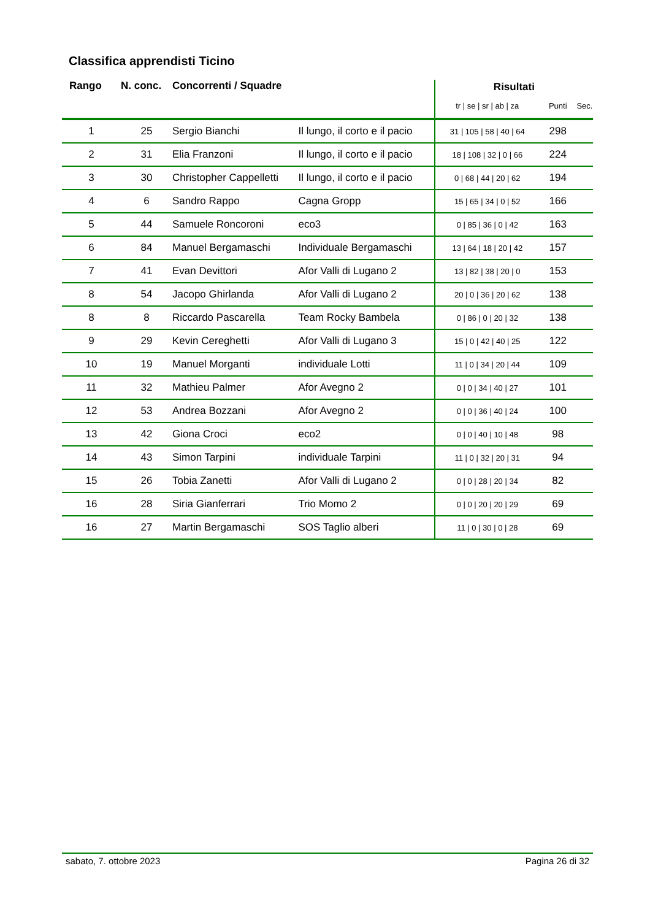Classifica apprendisti Ticino
| Rango | N. conc. | Concorrenti / Squadre | | Risultati | | |
| --- | --- | --- | --- | --- | --- | --- |
| | | | | tr / se / sr / ab / za | Punti | Sec. |
| 1 | 25 | Sergio Bianchi | Il lungo, il corto e il pacio | 31 / 105 / 58 / 40 / 64 | 298 | |
| 2 | 31 | Elia Franzoni | Il lungo, il corto e il pacio | 18 / 108 / 32 / 0 / 66 | 224 | |
| 3 | 30 | Christopher Cappelletti | Il lungo, il corto e il pacio | 0 / 68 / 44 / 20 / 62 | 194 | |
| 4 | 6 | Sandro Rappo | Cagna Gropp | 15 / 65 / 34 / 0 / 52 | 166 | |
| 5 | 44 | Samuele Roncoroni | eco3 | 0 / 85 / 36 / 0 / 42 | 163 | |
| 6 | 84 | Manuel Bergamaschi | Individuale Bergamaschi | 13 / 64 / 18 / 20 / 42 | 157 | |
| 7 | 41 | Evan Devittori | Afor Valli di Lugano 2 | 13 / 82 / 38 / 20 / 0 | 153 | |
| 8 | 54 | Jacopo Ghirlanda | Afor Valli di Lugano 2 | 20 / 0 / 36 / 20 / 62 | 138 | |
| 8 | 8 | Riccardo Pascarella | Team Rocky Bambela | 0 / 86 / 0 / 20 / 32 | 138 | |
| 9 | 29 | Kevin Cereghetti | Afor Valli di Lugano 3 | 15 / 0 / 42 / 40 / 25 | 122 | |
| 10 | 19 | Manuel Morganti | individuale Lotti | 11 / 0 / 34 / 20 / 44 | 109 | |
| 11 | 32 | Mathieu Palmer | Afor Avegno 2 | 0 / 0 / 34 / 40 / 27 | 101 | |
| 12 | 53 | Andrea Bozzani | Afor Avegno 2 | 0 / 0 / 36 / 40 / 24 | 100 | |
| 13 | 42 | Giona Croci | eco2 | 0 / 0 / 40 / 10 / 48 | 98 | |
| 14 | 43 | Simon Tarpini | individuale Tarpini | 11 / 0 / 32 / 20 / 31 | 94 | |
| 15 | 26 | Tobia Zanetti | Afor Valli di Lugano 2 | 0 / 0 / 28 / 20 / 34 | 82 | |
| 16 | 28 | Siria Gianferrari | Trio Momo 2 | 0 / 0 / 20 / 20 / 29 | 69 | |
| 16 | 27 | Martin Bergamaschi | SOS Taglio alberi | 11 / 0 / 30 / 0 / 28 | 69 | |
sabato, 7. ottobre 2023 Pagina 26 di 32